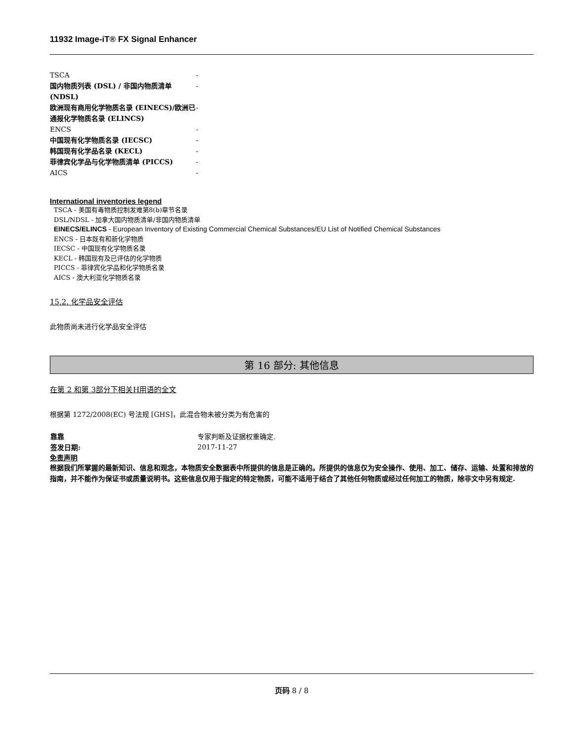11932 Image-iT® FX Signal Enhancer
| TSCA | - |
| 国内物质列表 (DSL) / 非国内物质清单 (NDSL) | - |
| 欧洲现有商用化学物质名录 (EINECS)/欧洲已通报化学物质名录 (ELINCS) | - |
| ENCS | - |
| 中国现有化学物质名录 (IECSC) | - |
| 韩国现有化学品名录 (KECL) | - |
| 菲律宾化学品与化学物质清单 (PICCS) | - |
| AICS | - |
International inventories legend
TSCA - 美国有毒物质控制发难第8(b)章节名录
DSL/NDSL - 加拿大国内物质清单/非国内物质清单
EINECS/ELINCS - European Inventory of Existing Commercial Chemical Substances/EU List of Notified Chemical Substances
ENCS - 日本既有和新化学物质
IECSC - 中国现有化学物质名录
KECL - 韩国现有及已评估的化学物质
PICCS - 菲律宾化学品和化学物质名录
AICS - 澳大利亚化学物质名录
15.2. 化学品安全评估
此物质尚未进行化学品安全评估
第 16 部分: 其他信息
在第 2 和第 3部分下相关H用语的全文
根据第 1272/2008(EC) 号法规 [GHS]，此混合物未被分类为有危害的
| 靠靠 | 专家判断及证据权重确定. |
| 签发日期: | 2017-11-27 |
免责声明
根据我们所掌握的最新知识、信息和观念，本物质安全数据表中所提供的信息是正确的。所提供的信息仅为安全操作、使用、加工、储存、运输、处置和排放的指南，并不能作为保证书或质量说明书。这些信息仅用于指定的特定物质，可能不适用于结合了其他任何物质或经过任何加工的物质，除非文中另有规定.
页码 8 / 8